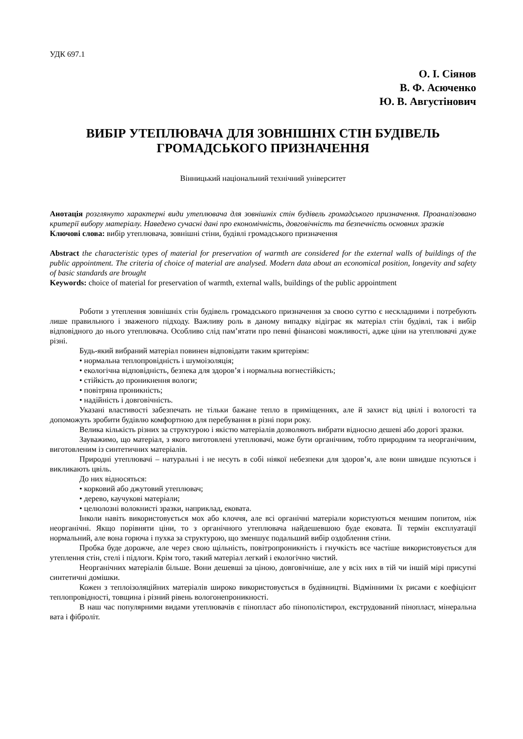УДК 697.1
О. І. Сіянов
В. Ф. Асюченко
Ю. В. Августінович
ВИБІР УТЕПЛЮВАЧА ДЛЯ ЗОВНІШНІХ СТІН БУДІВЕЛЬ ГРОМАДСЬКОГО ПРИЗНАЧЕННЯ
Вінницький національний технічний університет
Анотація розглянуто характерні види утеплювача для зовнішніх стін будівель громадського призначення. Проаналізовано критерії вибору матеріалу. Наведено сучасні дані про економічність, довговічність та безпечність основних зразків
Ключові слова: вибір утеплювача, зовнішні стіни, будівлі громадського призначення
Abstract the characteristic types of material for preservation of warmth are considered for the external walls of buildings of the public appointment. The criteria of choice of material are analysed. Modern data about an economical position, longevity and safety of basic standards are brought
Keywords: choice of material for preservation of warmth, external walls, buildings of the public appointment
Роботи з утеплення зовнішніх стін будівель громадського призначення за своєю суттю є нескладними і потребують лише правильного і зваженого підходу. Важливу роль в даному випадку відіграє як матеріал стін будівлі, так і вибір відповідного до нього утеплювача. Особливо слід пам’ятати про певні фінансові можливості, адже ціни на утеплювачі дуже різні.
Будь-який вибраний матеріал повинен відповідати таким критеріям:
• нормальна теплопровідність і шумоізоляція;
• екологічна відповідність, безпека для здоров’я і нормальна вогнестійкість;
• стійкість до проникнення вологи;
• повітряна проникність;
• надійність і довговічність.
Указані властивості забезпечать не тільки бажане тепло в приміщеннях, але й захист від цвілі і вологості та допоможуть зробити будівлю комфортною для перебування в різні пори року.
Велика кількість різних за структурою і якістю матеріалів дозволяють вибрати відносно дешеві або дорогі зразки.
Зауважимо, що матеріал, з якого виготовлені утеплювачі, може бути органічним, тобто природним та неорганічним, виготовленим із синтетичних матеріалів.
Природні утеплювачі – натуральні і не несуть в собі ніякої небезпеки для здоров’я, але вони швидше псуються і викликають цвіль.
До них відносяться:
• корковий або джутовий утеплювач;
• дерево, каучукові матеріали;
• целюлозні волокнисті зразки, наприклад, ековата.
Інколи навіть використовується мох або клоччя, але всі органічні матеріали користуються меншим попитом, ніж неорганічні. Якщо порівняти ціни, то з органічного утеплювача найдешевшою буде ековата. Її термін експлуатації нормальний, але вона горюча і пухка за структурою, що зменшує подальший вибір оздоблення стіни.
Пробка буде дорожче, але через свою щільність, повітропроникність і гнучкість все частіше використовується для утеплення стін, стелі і підлоги. Крім того, такий матеріал легкий і екологічно чистий.
Неорганічних матеріалів більше. Вони дешевші за ціною, довговічніше, але у всіх них в тій чи іншій мірі присутні синтетичні домішки.
Кожен з теплоізоляційних матеріалів широко використовується в будівництві. Відмінними їх рисами є коефіцієнт теплопровідності, товщина і різний рівень вологонепроникності.
В наш час популярними видами утеплювачів є пінопласт або пінополістирол, екструдований пінопласт, мінеральна вата і фіброліт.